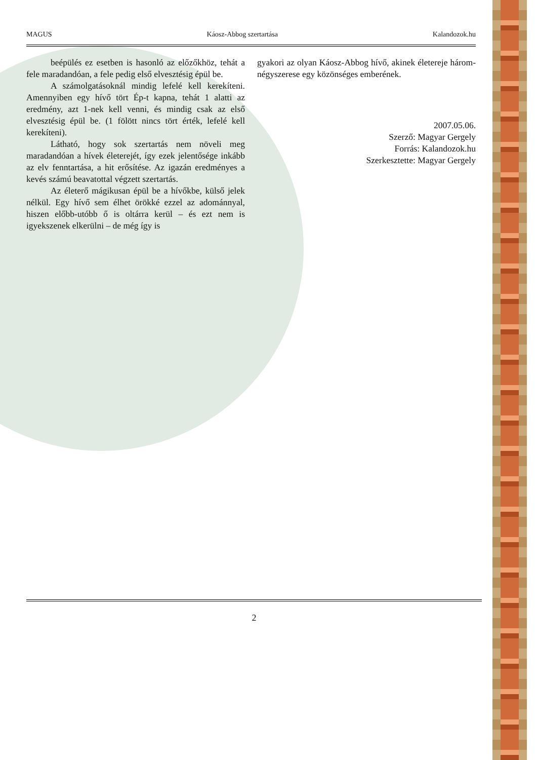MAGUS Káosz-Abbog szertartása Kalandozok.hu
beépülés ez esetben is hasonló az előzőkhöz, tehát a fele maradandóan, a fele pedig első elvesztésig épül be.
A számolgatásoknál mindig lefelé kell kerekíteni. Amennyiben egy hívő tört Ép-t kapna, tehát 1 alatti az eredmény, azt 1-nek kell venni, és mindig csak az első elvesztésig épül be. (1 fölött nincs tört érték, lefelé kell kerekíteni).
Látható, hogy sok szertartás nem növeli meg maradandóan a hívek életerejét, így ezek jelentősége inkább az elv fenntartása, a hit erősítése. Az igazán eredményes a kevés számú beavatottal végzett szertartás.
Az életerő mágikusan épül be a hívőkbe, külső jelek nélkül. Egy hívő sem élhet örökké ezzel az adománnyal, hiszen előbb-utóbb ő is oltárra kerül – és ezt nem is igyekszenek elkerülni – de még így is
gyakori az olyan Káosz-Abbog hívő, akinek életereje három-négyszerese egy közönséges emberének.
2007.05.06.
Szerző: Magyar Gergely
Forrás: Kalandozok.hu
Szerkesztette: Magyar Gergely
2